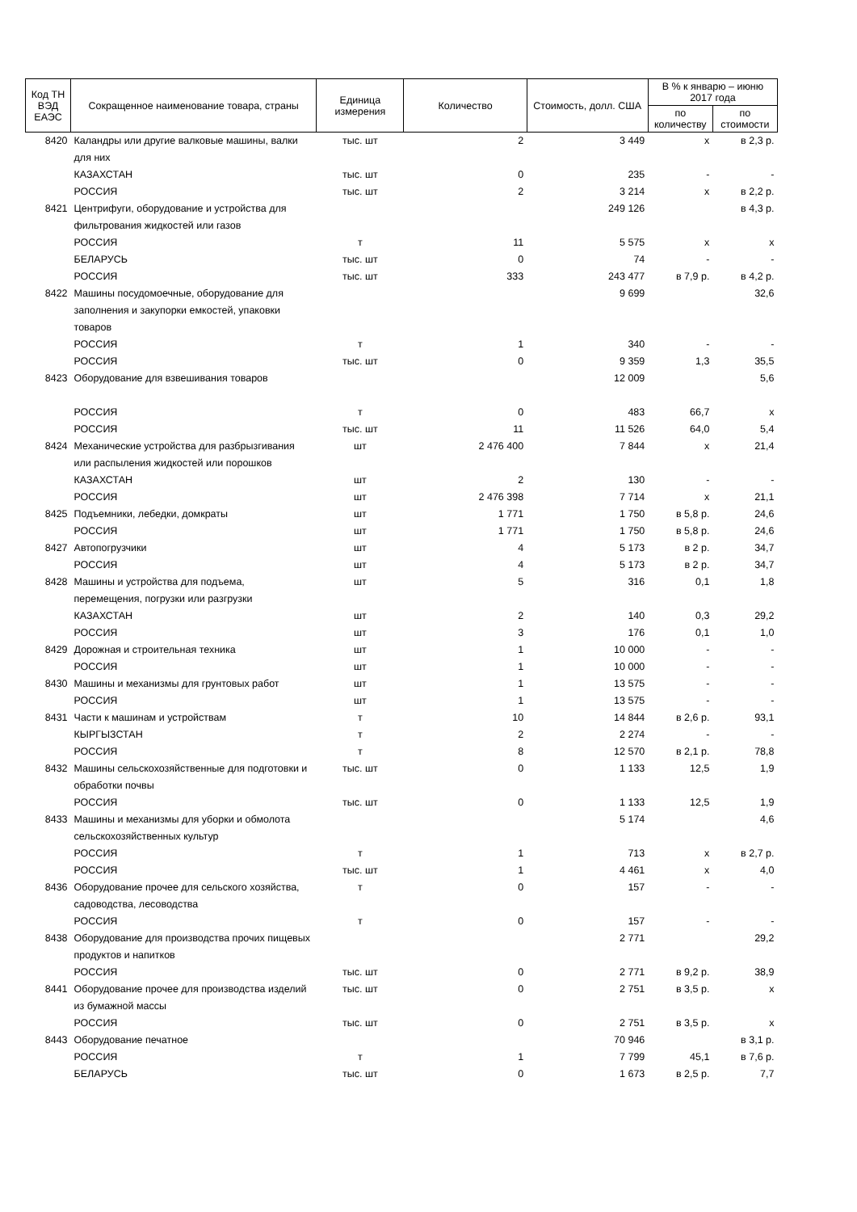| Код ТН ВЭД ЕАЭС | Сокращенное наименование товара, страны | Единица измерения | Количество | Стоимость, долл. США | В % к январю – июню 2017 года | |
| --- | --- | --- | --- | --- | --- | --- |
| | | | | | по количеству | по стоимости |
| 8420 | Каландры или другие валковые машины, валки для них | тыс. шт | 2 | 3 449 | х | в 2,3 р. |
| | КАЗАХСТАН | тыс. шт | 0 | 235 | - | - |
| | РОССИЯ | тыс. шт | 2 | 3 214 | х | в 2,2 р. |
| 8421 | Центрифуги, оборудование и устройства для фильтрования жидкостей или газов | | | 249 126 | | в 4,3 р. |
| | РОССИЯ | т | 11 | 5 575 | х | х |
| | БЕЛАРУСЬ | тыс. шт | 0 | 74 | - | - |
| | РОССИЯ | тыс. шт | 333 | 243 477 | в 7,9 р. | в 4,2 р. |
| 8422 | Машины посудомоечные, оборудование для заполнения и закупорки емкостей, упаковки товаров | | | 9 699 | | 32,6 |
| | РОССИЯ | т | 1 | 340 | - | - |
| | РОССИЯ | тыс. шт | 0 | 9 359 | 1,3 | 35,5 |
| 8423 | Оборудование для взвешивания товаров | | | 12 009 | | 5,6 |
| | РОССИЯ | т | 0 | 483 | 66,7 | х |
| | РОССИЯ | тыс. шт | 11 | 11 526 | 64,0 | 5,4 |
| 8424 | Механические устройства для разбрызгивания или распыления жидкостей или порошков | шт | 2 476 400 | 7 844 | х | 21,4 |
| | КАЗАХСТАН | шт | 2 | 130 | - | - |
| | РОССИЯ | шт | 2 476 398 | 7 714 | х | 21,1 |
| 8425 | Подъемники, лебедки, домкраты | шт | 1 771 | 1 750 | в 5,8 р. | 24,6 |
| | РОССИЯ | шт | 1 771 | 1 750 | в 5,8 р. | 24,6 |
| 8427 | Автопогрузчики | шт | 4 | 5 173 | в 2 р. | 34,7 |
| | РОССИЯ | шт | 4 | 5 173 | в 2 р. | 34,7 |
| 8428 | Машины и устройства для подъема, перемещения, погрузки или разгрузки | шт | 5 | 316 | 0,1 | 1,8 |
| | КАЗАХСТАН | шт | 2 | 140 | 0,3 | 29,2 |
| | РОССИЯ | шт | 3 | 176 | 0,1 | 1,0 |
| 8429 | Дорожная и строительная техника | шт | 1 | 10 000 | - | - |
| | РОССИЯ | шт | 1 | 10 000 | - | - |
| 8430 | Машины и механизмы для грунтовых работ | шт | 1 | 13 575 | - | - |
| | РОССИЯ | шт | 1 | 13 575 | - | - |
| 8431 | Части к машинам и устройствам | т | 10 | 14 844 | в 2,6 р. | 93,1 |
| | КЫРГЫЗСТАН | т | 2 | 2 274 | - | - |
| | РОССИЯ | т | 8 | 12 570 | в 2,1 р. | 78,8 |
| 8432 | Машины сельскохозяйственные для подготовки и обработки почвы | тыс. шт | 0 | 1 133 | 12,5 | 1,9 |
| | РОССИЯ | тыс. шт | 0 | 1 133 | 12,5 | 1,9 |
| 8433 | Машины и механизмы для уборки и обмолота сельскохозяйственных культур | | | 5 174 | | 4,6 |
| | РОССИЯ | т | 1 | 713 | х | в 2,7 р. |
| | РОССИЯ | тыс. шт | 1 | 4 461 | х | 4,0 |
| 8436 | Оборудование прочее для сельского хозяйства, садоводства, лесоводства | т | 0 | 157 | - | - |
| | РОССИЯ | т | 0 | 157 | - | - |
| 8438 | Оборудование для производства прочих пищевых продуктов и напитков | | | 2 771 | | 29,2 |
| | РОССИЯ | тыс. шт | 0 | 2 771 | в 9,2 р. | 38,9 |
| 8441 | Оборудование прочее для производства изделий из бумажной массы | тыс. шт | 0 | 2 751 | в 3,5 р. | х |
| | РОССИЯ | тыс. шт | 0 | 2 751 | в 3,5 р. | х |
| 8443 | Оборудование печатное | | | 70 946 | | в 3,1 р. |
| | РОССИЯ | т | 1 | 7 799 | 45,1 | в 7,6 р. |
| | БЕЛАРУСЬ | тыс. шт | 0 | 1 673 | в 2,5 р. | 7,7 |